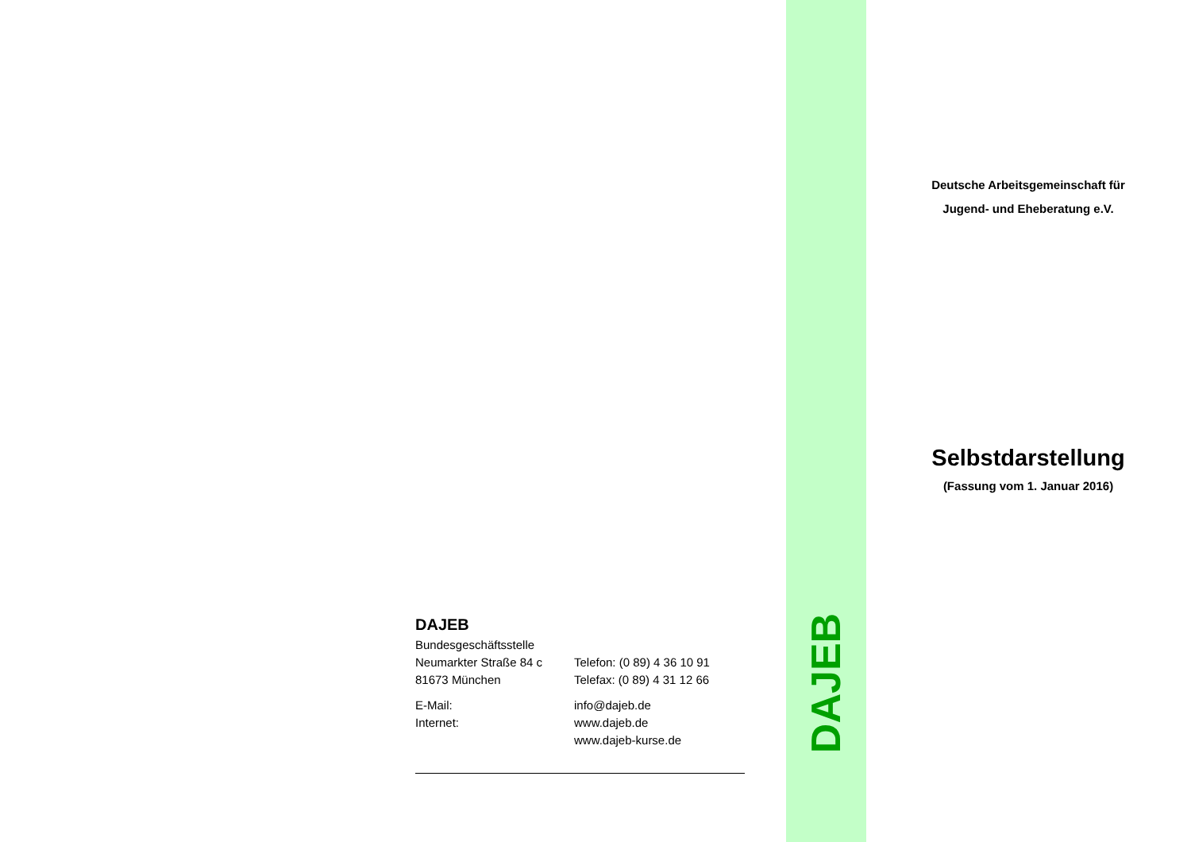DAJEB
Bundesgeschäftsstelle
Neumarkter Straße 84 c Telefon: (0 89) 4 36 10 91
81673 München Telefax: (0 89) 4 31 12 66
E-Mail: info@dajeb.de
Internet: www.dajeb.de
www.dajeb-kurse.de
DAJEB
Deutsche Arbeitsgemeinschaft für
Jugend- und Eheberatung e.V.
Selbstdarstellung
(Fassung vom 1. Januar 2016)